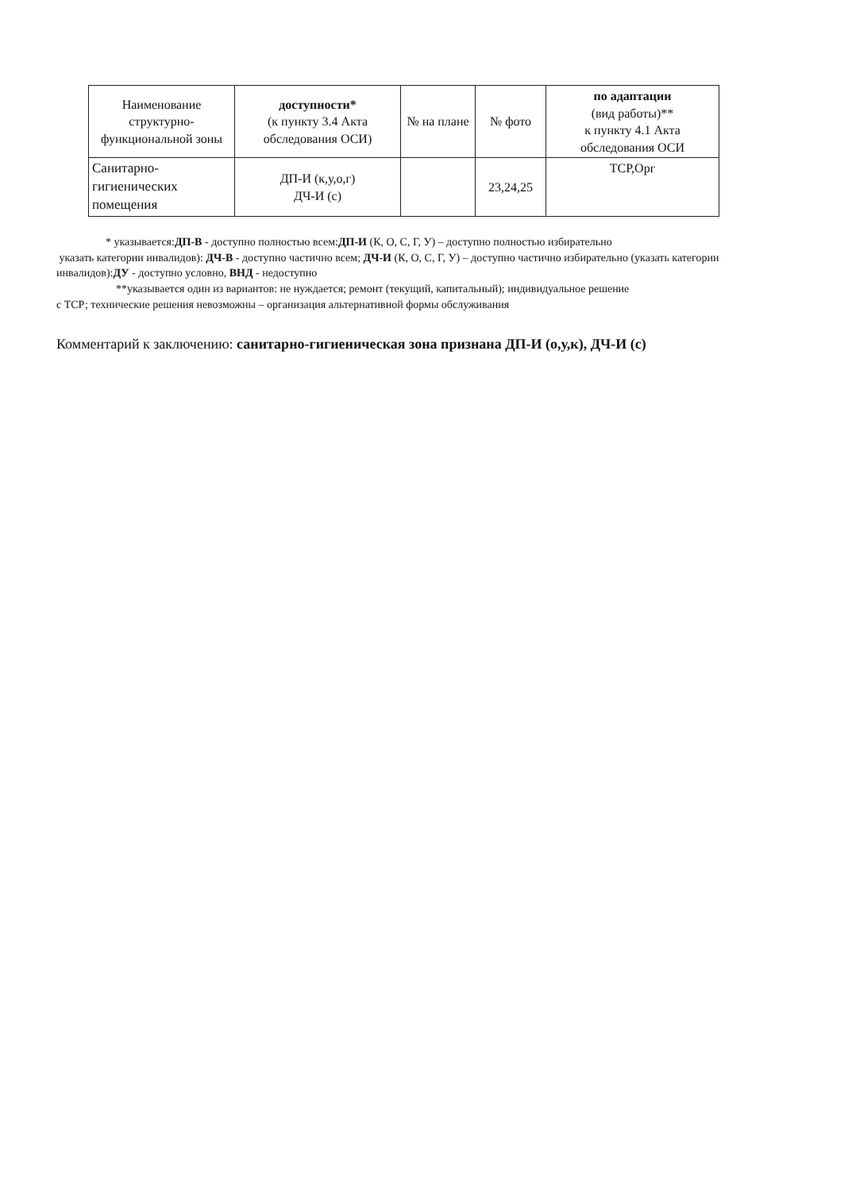| Наименование структурно-функциональной зоны | доступности* (к пункту 3.4 Акта обследования ОСИ) | № на плане | № фото | по адаптации (вид работы)** к пункту 4.1 Акта обследования ОСИ |
| --- | --- | --- | --- | --- |
| Санитарно-гигиенических помещения | ДП-И (к,у,о,г) ДЧ-И (с) | | 23,24,25 | ТСР,Орг |
* указывается:ДП-В - доступно полностью всем:ДП-И (К, О, С, Г, У) – доступно полностью избирательно
указать категории инвалидов): ДЧ-В - доступно частично всем; ДЧ-И (К, О, С, Г, У) – доступно частично избирательно (указать категории инвалидов):ДУ - доступно условно, ВНД - недоступно
**указывается один из вариантов: не нуждается; ремонт (текущий, капитальный); индивидуальное решение
с ТСР; технические решения невозможны – организация альтернативной формы обслуживания
Комментарий к заключению: санитарно-гигиеническая зона признана ДП-И (о,у,к), ДЧ-И (с)